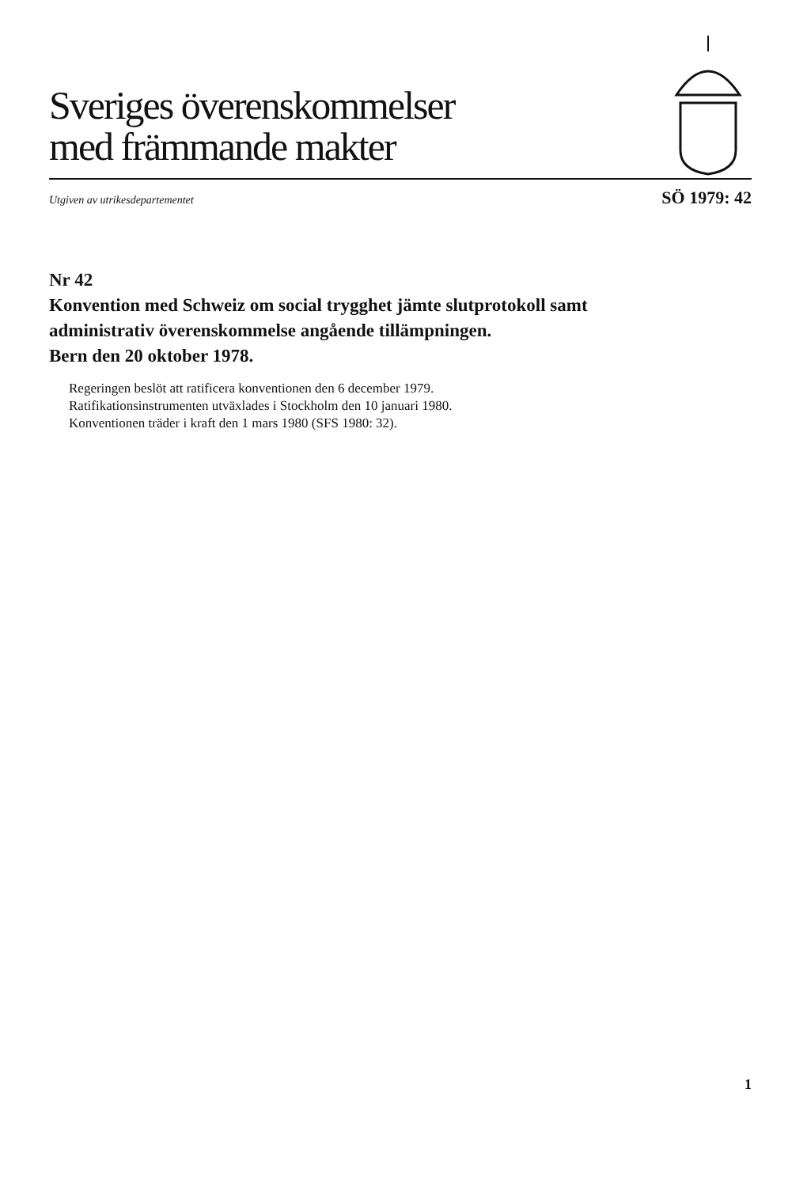Sveriges överenskommelser
med främmande makter
Utgiven av utrikesdepartementet SÖ 1979: 42
Nr 42
Konvention med Schweiz om social trygghet jämte slutprotokoll samt administrativ överenskommelse angående tillämpningen.
Bern den 20 oktober 1978.
Regeringen beslöt att ratificera konventionen den 6 december 1979.
Ratifikationsinstrumenten utväxlades i Stockholm den 10 januari 1980.
Konventionen träder i kraft den 1 mars 1980 (SFS 1980: 32).
1